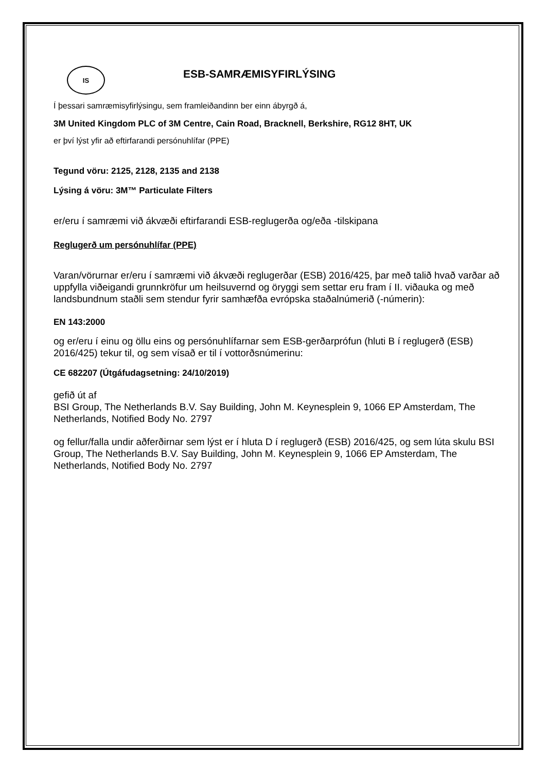IS
ESB-SAMRÆMISYFIRLÝSING
Í þessari samræmisyfirlýsingu, sem framleiðandinn ber einn ábyrgð á,
3M United Kingdom PLC of 3M Centre, Cain Road, Bracknell, Berkshire, RG12 8HT, UK
er því lýst yfir að eftirfarandi persónuhlífar (PPE)
Tegund vöru: 2125, 2128, 2135 and 2138
Lýsing á vöru: 3M™ Particulate Filters
er/eru í samræmi við ákvæði eftirfarandi ESB-reglugerða og/eða -tilskipana
Reglugerð um persónuhlífar (PPE)
Varan/vörurnar er/eru í samræmi við ákvæði reglugerðar (ESB) 2016/425, þar með talið hvað varðar að uppfylla viðeigandi grunnkröfur um heilsuvernd og öryggi sem settar eru fram í II. viðauka og með landsbundnum staðli sem stendur fyrir samhæfða evrópska staðalnúmerið (-númerin):
EN 143:2000
og er/eru í einu og öllu eins og persónuhlífarnar sem ESB-gerðarprófun (hluti B í reglugerð (ESB) 2016/425) tekur til, og sem vísað er til í vottorðsnúmerinu:
CE 682207 (Útgáfudagsetning: 24/10/2019)
gefið út af
BSI Group, The Netherlands B.V. Say Building, John M. Keynesplein 9, 1066 EP Amsterdam, The Netherlands, Notified Body No. 2797
og fellur/falla undir aðferðirnar sem lýst er í hluta D í reglugerð (ESB) 2016/425, og sem lúta skulu BSI Group, The Netherlands B.V. Say Building, John M. Keynesplein 9, 1066 EP Amsterdam, The Netherlands, Notified Body No. 2797